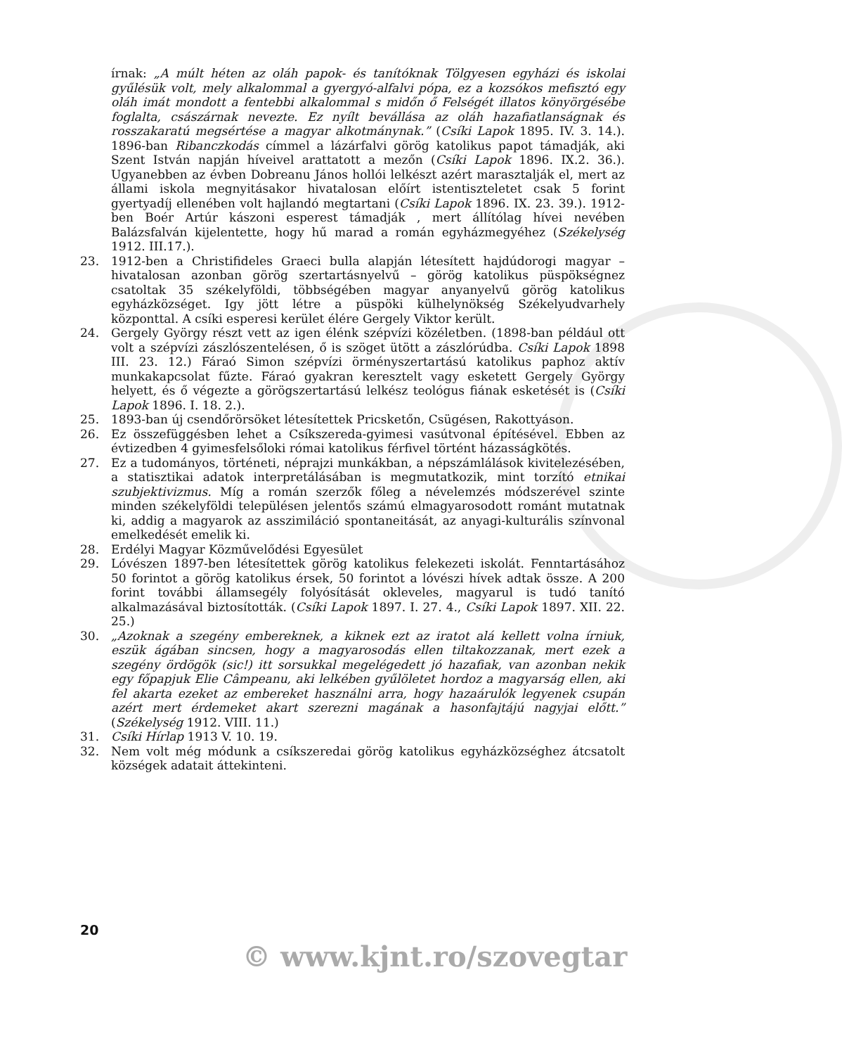írnak: „A múlt héten az oláh papok- és tanítóknak Tölgyesen egyházi és iskolai gyűlésük volt, mely alkalommal a gyergyó-alfalvi pópa, ez a kozsókos mefisztó egy oláh imát mondott a fentebbi alkalommal s midőn ő Felségét illatos könyörgésébe foglalta, császárnak nevezte. Ez nyílt bevállása az oláh hazafiatlanságnak és rosszakaratú megsértése a magyar alkotmánynak.” (Csíki Lapok 1895. IV. 3. 14.). 1896-ban Ribanczkodás címmel a lázárfalvi görög katolikus papot támadják, aki Szent István napján híveivel arattatott a mezőn (Csíki Lapok 1896. IX.2. 36.). Ugyanebben az évben Dobreanu János hollói lelkészt azért marasztalják el, mert az állami iskola megnyitásakor hivatalosan előírt istentiszteletet csak 5 forint gyertyadíj ellenében volt hajlandó megtartani (Csíki Lapok 1896. IX. 23. 39.). 1912-ben Boér Artúr kászoni esperest támadják , mert állítólag hívei nevében Balázsfalván kijelentette, hogy hű marad a román egyházmegyéhez (Székelység 1912. III.17.).
23. 1912-ben a Christifideles Graeci bulla alapján létesített hajdúdorogi magyar – hivatalosan azonban görög szertartásnyelvű – görög katolikus püspökségnez csatoltak 35 székelyföldi, többségében magyar anyanyelvű görög katolikus egyházközséget. Igy jött létre a püspöki külhelynökség Székelyudvarhely központtal. A csíki esperesi kerület élére Gergely Viktor került.
24. Gergely György részt vett az igen élénk szépvízi közéletben. (1898-ban például ott volt a szépvízi zászlószentelésen, ő is szöget ütött a zászlórúdba. Csíki Lapok 1898 III. 23. 12.) Fáraó Simon szépvízi örményszertartású katolikus paphoz aktív munkakapcsolat fűzte. Fáraó gyakran keresztelt vagy esketett Gergely György helyett, és ő végezte a görögszertartású lelkész teológus fiának esketését is (Csíki Lapok 1896. I. 18. 2.).
25. 1893-ban új csendőrörsöket létesítettek Pricsketőn, Csügésen, Rakottyáson.
26. Ez összefüggésben lehet a Csíkszereda-gyimesi vasútvonal építésével. Ebben az évtizedben 4 gyimesfelsőloki római katolikus férfivel történt házasságkötés.
27. Ez a tudományos, történeti, néprajzi munkákban, a népszámlálások kivitelezésében, a statisztikai adatok interpretálásában is megmutatkozik, mint torzító etnikai szubjektivizmus. Míg a román szerzők főleg a névelemzés módszerével szinte minden székelyföldi településen jelentős számú elmagyarosodott románt mutatnak ki, addig a magyarok az asszimiláció spontaneitását, az anyagi-kulturális színvonal emelkedését emelik ki.
28. Erdélyi Magyar Közművelődési Egyesület
29. Lóvészen 1897-ben létesítettek görög katolikus felekezeti iskolát. Fenntartásához 50 forintot a görög katolikus érsek, 50 forintot a lóvészi hívek adtak össze. A 200 forint további államsegély folyósítását okleveles, magyarul is tudó tanító alkalmazásával biztosították. (Csíki Lapok 1897. I. 27. 4., Csíki Lapok 1897. XII. 22. 25.)
30. „Azoknak a szegény embereknek, a kiknek ezt az iratot alá kellett volna írniuk, eszük ágában sincsen, hogy a magyarosodás ellen tiltakozzanak, mert ezek a szegény ördögök (sic!) itt sorsukkal megelégedett jó hazafiak, van azonban nekik egy főpapjuk Elie Câmpeanu, aki lelkében gyűlöletet hordoz a magyarság ellen, aki fel akarta ezeket az embereket használni arra, hogy hazaárulók legyenek csupán azért mert érdemeket akart szerezni magának a hasonfajtájú nagyjai előtt.” (Székelység 1912. VIII. 11.)
31. Csíki Hírlap 1913 V. 10. 19.
32. Nem volt még módunk a csíkszeredai görög katolikus egyházközséghez átcsatolt községek adatait áttekinteni.
20
© www.kjnt.ro/szovegtar